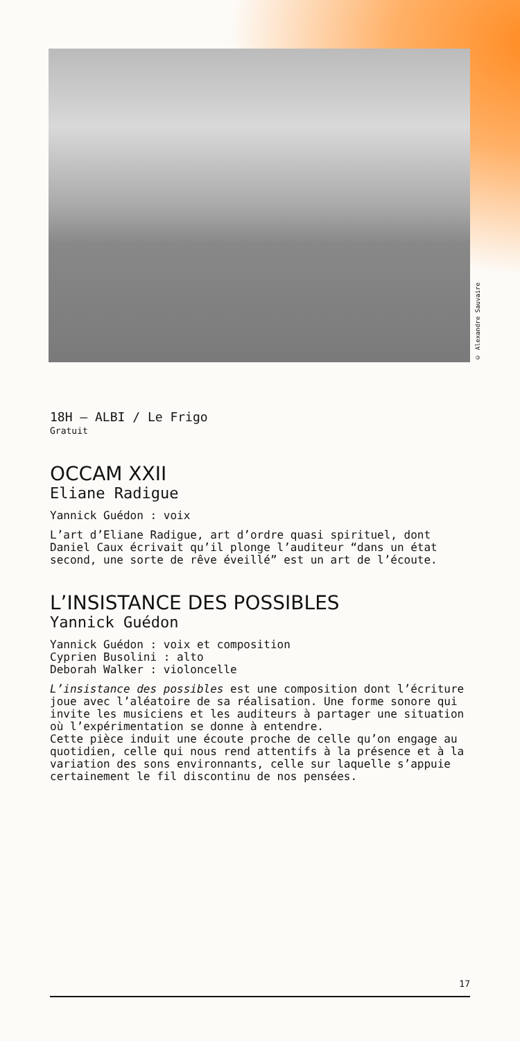© Alexandre Sauvaire
18H — ALBI / Le Frigo
Gratuit
OCCAM XXII
Eliane Radigue
Yannick Guédon : voix
L’art d’Eliane Radigue, art d’ordre quasi spirituel, dont Daniel Caux écrivait qu’il plonge l’auditeur “dans un état second, une sorte de rêve éveillé” est un art de l’écoute.
L’INSISTANCE DES POSSIBLES
Yannick Guédon
Yannick Guédon : voix et composition
Cyprien Busolini : alto
Deborah Walker : violoncelle
L’insistance des possibles est une composition dont l’écriture joue avec l’aléatoire de sa réalisation. Une forme sonore qui invite les musiciens et les auditeurs à partager une situation où l’expérimentation se donne à entendre.
Cette pièce induit une écoute proche de celle qu’on engage au quotidien, celle qui nous rend attentifs à la présence et à la variation des sons environnants, celle sur laquelle s’appuie certainement le fil discontinu de nos pensées.
17